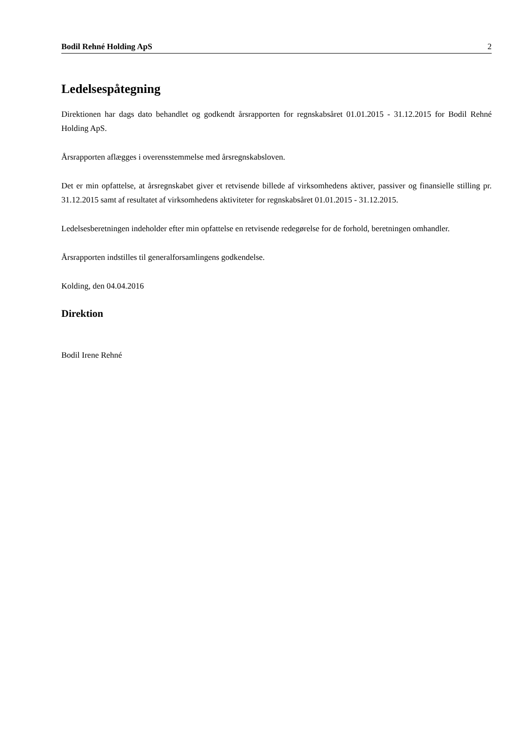Bodil Rehné Holding ApS 2
Ledelsespåtegning
Direktionen har dags dato behandlet og godkendt årsrapporten for regnskabsåret 01.01.2015 - 31.12.2015 for Bodil Rehné Holding ApS.
Årsrapporten aflægges i overensstemmelse med årsregnskabsloven.
Det er min opfattelse, at årsregnskabet giver et retvisende billede af virksomhedens aktiver, passiver og finansielle stilling pr. 31.12.2015 samt af resultatet af virksomhedens aktiviteter for regnskabsåret 01.01.2015 - 31.12.2015.
Ledelsesberetningen indeholder efter min opfattelse en retvisende redegørelse for de forhold, beretningen omhandler.
Årsrapporten indstilles til generalforsamlingens godkendelse.
Kolding, den 04.04.2016
Direktion
Bodil Irene Rehné